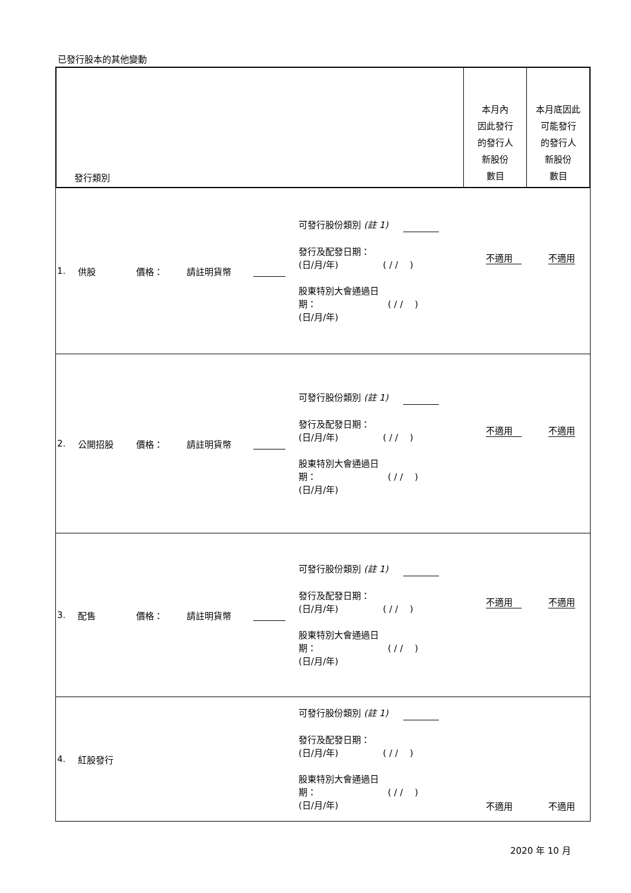已發行股本的其他變動
| / 發行類別 / 本月內 因此發行 的發行人 新股份 數目 / 本月底因此 可能發行 的發行人 新股份 數目 / |
| / 1. / 供股 / 價格： / 請註明貨幣 / / 可發行股份類別 (註 1) 發行及配發日期： (日/月/年) ( / / ) 股東特別大會通過日 期： ( / / ) (日/月/年) / 不適用 / 不適用 / |
| / 2. / 公開招股 / 價格： / 請註明貨幣 / / 可發行股份類別 (註 1) 發行及配發日期： (日/月/年) ( / / ) 股東特別大會通過日 期： ( / / ) (日/月/年) / 不適用 / 不適用 / |
| / 3. / 配售 / 價格： / 請註明貨幣 / / 可發行股份類別 (註 1) 發行及配發日期： (日/月/年) ( / / ) 股東特別大會通過日 期： ( / / ) (日/月/年) / 不適用 / 不適用 / |
| / 4. / 紅股發行 / / / / 可發行股份類別 (註 1) 發行及配發日期： (日/月/年) ( / / ) 股東特別大會通過日 期： ( / / ) (日/月/年) / 不適用 / 不適用 / |
2020 年 10 月